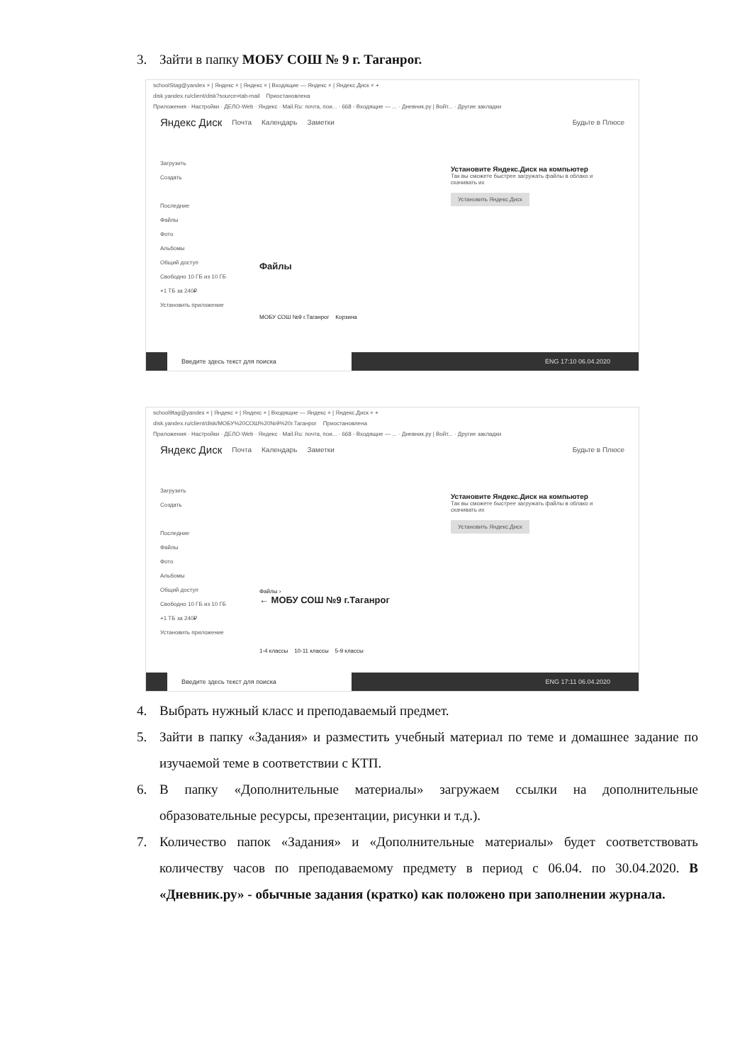3. Зайти в папку МОБУ СОШ № 9 г. Таганрог.
schoolStag@yandex × | Яндекс × | Яндекс × | Входящие — Яндекс × | Яндекс.Диск × +
disk.yandex.ru/client/disk?source=tab-mail Приостановлена
Приложения · Настройки · ДЕЛО-Web · Яндекс · Mail.Ru: почта, пои... · 668 - Входящие — ... · Дневник.ру | Войт... · Другие закладки
Яндекс Диск Почта Календарь Заметки Будьте в Плюсе
Загрузить
Создать
Последние
Файлы
Фото
Альбомы
Общий доступ
Свободно 10 ГБ из 10 ГБ
+1 ТБ за 240₽
Установить приложение
Установите Яндекс.Диск на компьютер
Так вы сможете быстрее загружать файлы в облако и скачивать их
Установить Яндекс.Диск
Файлы
МОБУ СОШ №9 г.Таганрог Корзина
Введите здесь текст для поиска ENG 17:10 06.04.2020
school9tag@yandex × | Яндекс × | Яндекс × | Входящие — Яндекс × | Яндекс.Диск × +
disk.yandex.ru/client/disk/МОБУ%20СОШ%20№9%20г.Таганрог Приостановлена
Приложения · Настройки · ДЕЛО-Web · Яндекс · Mail.Ru: почта, пои... · 668 - Входящие — ... · Дневник.ру | Войт... · Другие закладки
Яндекс Диск Почта Календарь Заметки Будьте в Плюсе
Загрузить
Создать
Последние
Файлы
Фото
Альбомы
Общий доступ
Свободно 10 ГБ из 10 ГБ
+1 ТБ за 240₽
Установить приложение
Установите Яндекс.Диск на компьютер
Так вы сможете быстрее загружать файлы в облако и скачивать их
Установить Яндекс.Диск
Файлы ›
← МОБУ СОШ №9 г.Таганрог
1-4 классы 10-11 классы 5-9 классы
Введите здесь текст для поиска ENG 17:11 06.04.2020
4. Выбрать нужный класс и преподаваемый предмет.
5. Зайти в папку «Задания» и разместить учебный материал по теме и домашнее задание по изучаемой теме в соответствии с КТП.
6. В папку «Дополнительные материалы» загружаем ссылки на дополнительные образовательные ресурсы, презентации, рисунки и т.д.).
7. Количество папок «Задания» и «Дополнительные материалы» будет соответствовать количеству часов по преподаваемому предмету в период с 06.04. по 30.04.2020. В «Дневник.ру» - обычные задания (кратко) как положено при заполнении журнала.